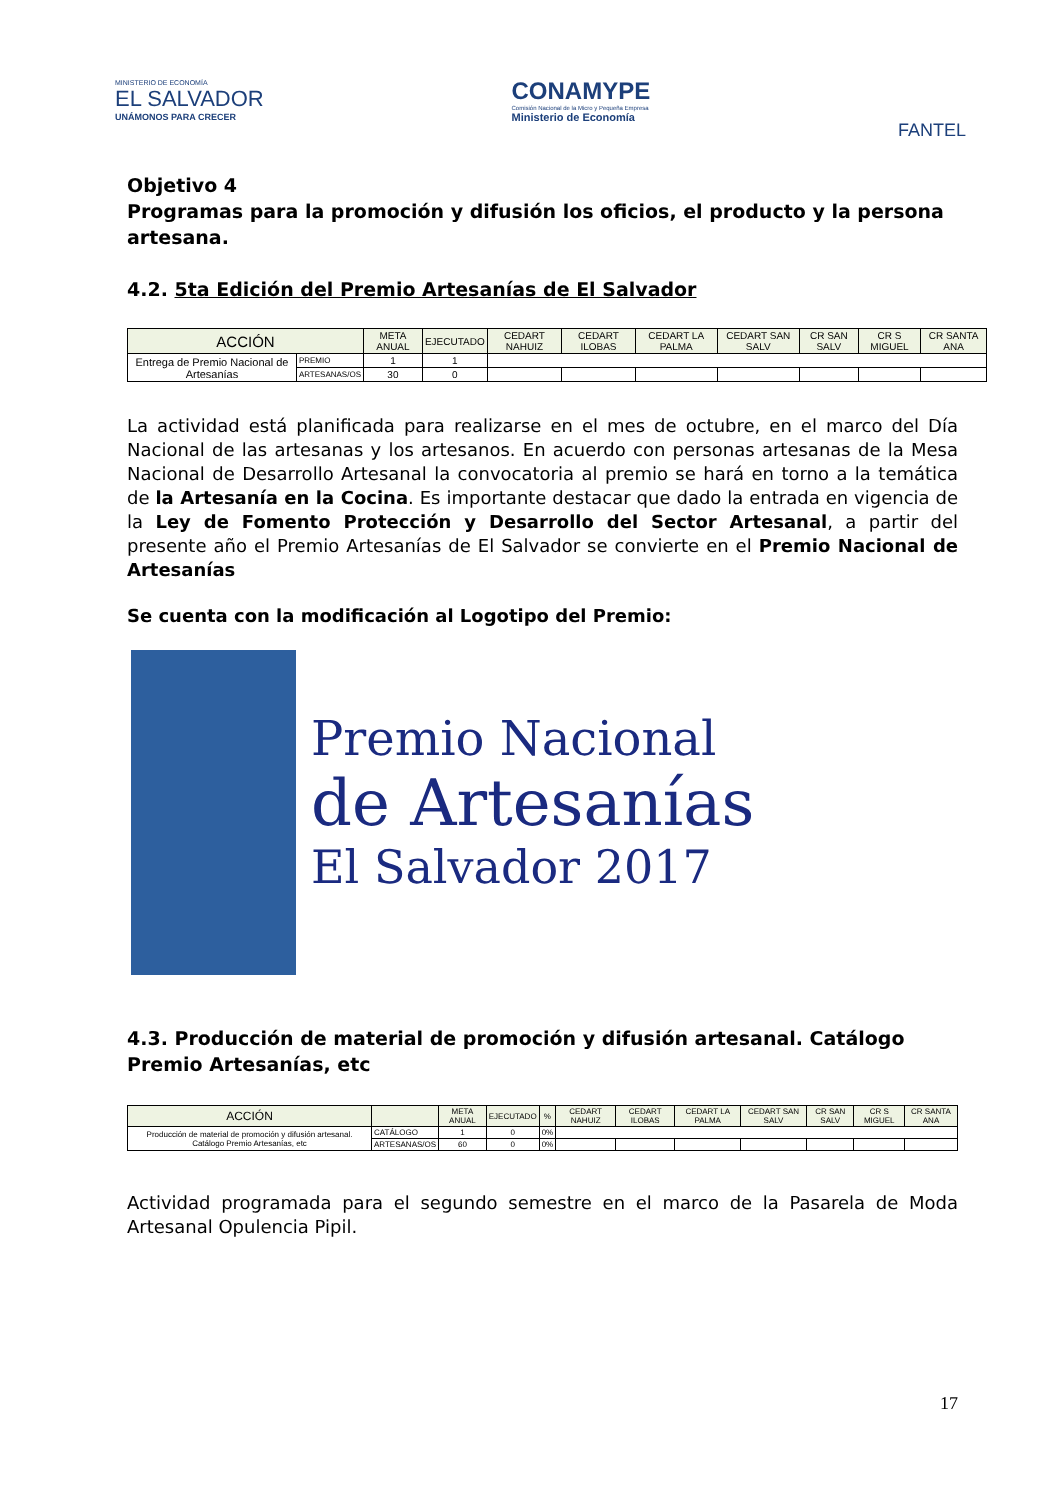MINISTERIO DE ECONOMÍA
EL SALVADOR
UNÁMONOS PARA CRECER
CONAMYPE
Comisión Nacional de la Micro y Pequeña Empresa
Ministerio de Economía
FANTEL
Objetivo 4
Programas para la promoción y difusión los oficios, el producto y la persona artesana.
4.2. 5ta Edición del Premio Artesanías de El Salvador
| ACCIÓN | | META ANUAL | EJECUTADO | CEDART NAHUIZ | CEDART ILOBAS | CEDART LA PALMA | CEDART SAN SALV | CR SAN SALV | CR S MIGUEL | CR SANTA ANA |
| --- | --- | --- | --- | --- | --- | --- | --- | --- | --- | --- |
| Entrega de Premio Nacional de Artesanías | PREMIO | 1 | 1 | | | | | | | |
| | ARTESANAS/OS | 30 | 0 | | | | | | | |
La actividad está planificada para realizarse en el mes de octubre, en el marco del Día Nacional de las artesanas y los artesanos. En acuerdo con personas artesanas de la Mesa Nacional de Desarrollo Artesanal la convocatoria al premio se hará en torno a la temática de la Artesanía en la Cocina. Es importante destacar que dado la entrada en vigencia de la Ley de Fomento Protección y Desarrollo del Sector Artesanal, a partir del presente año el Premio Artesanías de El Salvador se convierte en el Premio Nacional de Artesanías
Se cuenta con la modificación al Logotipo del Premio:
Premio Nacional
de Artesanías
El Salvador 2017
4.3. Producción de material de promoción y difusión artesanal. Catálogo Premio Artesanías, etc
| ACCIÓN | | META ANUAL | EJECUTADO | % | CEDART NAHUIZ | CEDART ILOBAS | CEDART LA PALMA | CEDART SAN SALV | CR SAN SALV | CR S MIGUEL | CR SANTA ANA |
| --- | --- | --- | --- | --- | --- | --- | --- | --- | --- | --- | --- |
| Producción de material de promoción y difusión artesanal. Catálogo Premio Artesanías, etc | CATÁLOGO | 1 | 0 | 0% | | | | | | | |
| | ARTESANAS/OS | 60 | 0 | 0% | | | | | | | |
Actividad programada para el segundo semestre en el marco de la Pasarela de Moda Artesanal Opulencia Pipil.
17